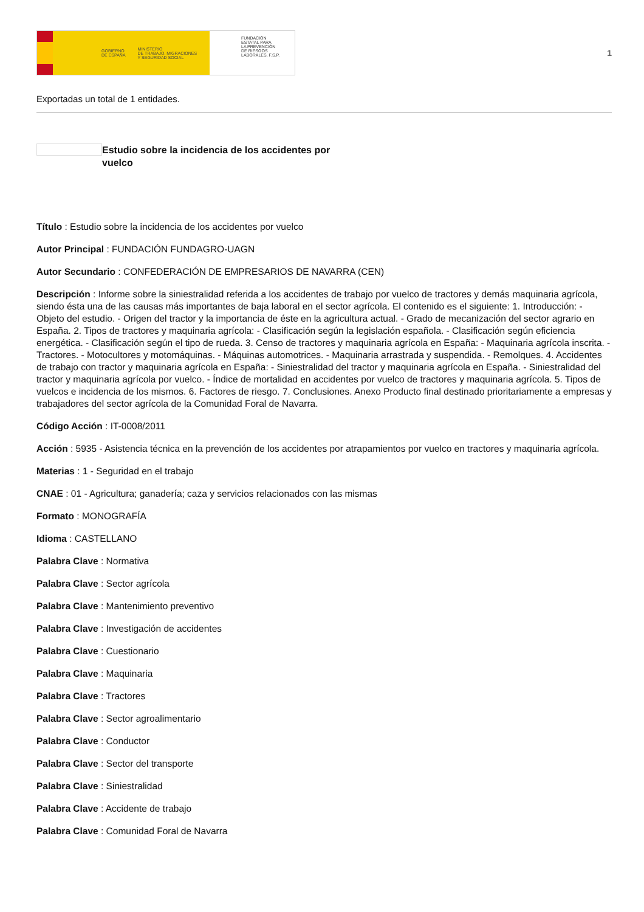GOBIERNO
DE ESPAÑA MINISTERIO
DE TRABAJO, MIGRACIONES
Y SEGURIDAD SOCIAL
FUNDACIÓN
ESTATAL PARA
LA PREVENCIÓN
DE RIESGOS
LABORALES, F.S.P.
1
Exportadas un total de 1 entidades.
Estudio sobre la incidencia de los accidentes por vuelco
Título : Estudio sobre la incidencia de los accidentes por vuelco
Autor Principal : FUNDACIÓN FUNDAGRO-UAGN
Autor Secundario : CONFEDERACIÓN DE EMPRESARIOS DE NAVARRA (CEN)
Descripción : Informe sobre la siniestralidad referida a los accidentes de trabajo por vuelco de tractores y demás maquinaria agrícola, siendo ésta una de las causas más importantes de baja laboral en el sector agrícola. El contenido es el siguiente: 1. Introducción: - Objeto del estudio. - Origen del tractor y la importancia de éste en la agricultura actual. - Grado de mecanización del sector agrario en España. 2. Tipos de tractores y maquinaria agrícola: - Clasificación según la legislación española. - Clasificación según eficiencia energética. - Clasificación según el tipo de rueda. 3. Censo de tractores y maquinaria agrícola en España: - Maquinaria agrícola inscrita. - Tractores. - Motocultores y motomáquinas. - Máquinas automotrices. - Maquinaria arrastrada y suspendida. - Remolques. 4. Accidentes de trabajo con tractor y maquinaria agrícola en España: - Siniestralidad del tractor y maquinaria agrícola en España. - Siniestralidad del tractor y maquinaria agrícola por vuelco. - Índice de mortalidad en accidentes por vuelco de tractores y maquinaria agrícola. 5. Tipos de vuelcos e incidencia de los mismos. 6. Factores de riesgo. 7. Conclusiones. Anexo Producto final destinado prioritariamente a empresas y trabajadores del sector agrícola de la Comunidad Foral de Navarra.
Código Acción : IT-0008/2011
Acción : 5935 - Asistencia técnica en la prevención de los accidentes por atrapamientos por vuelco en tractores y maquinaria agrícola.
Materias : 1 - Seguridad en el trabajo
CNAE : 01 - Agricultura; ganadería; caza y servicios relacionados con las mismas
Formato : MONOGRAFÍA
Idioma : CASTELLANO
Palabra Clave : Normativa
Palabra Clave : Sector agrícola
Palabra Clave : Mantenimiento preventivo
Palabra Clave : Investigación de accidentes
Palabra Clave : Cuestionario
Palabra Clave : Maquinaria
Palabra Clave : Tractores
Palabra Clave : Sector agroalimentario
Palabra Clave : Conductor
Palabra Clave : Sector del transporte
Palabra Clave : Siniestralidad
Palabra Clave : Accidente de trabajo
Palabra Clave : Comunidad Foral de Navarra